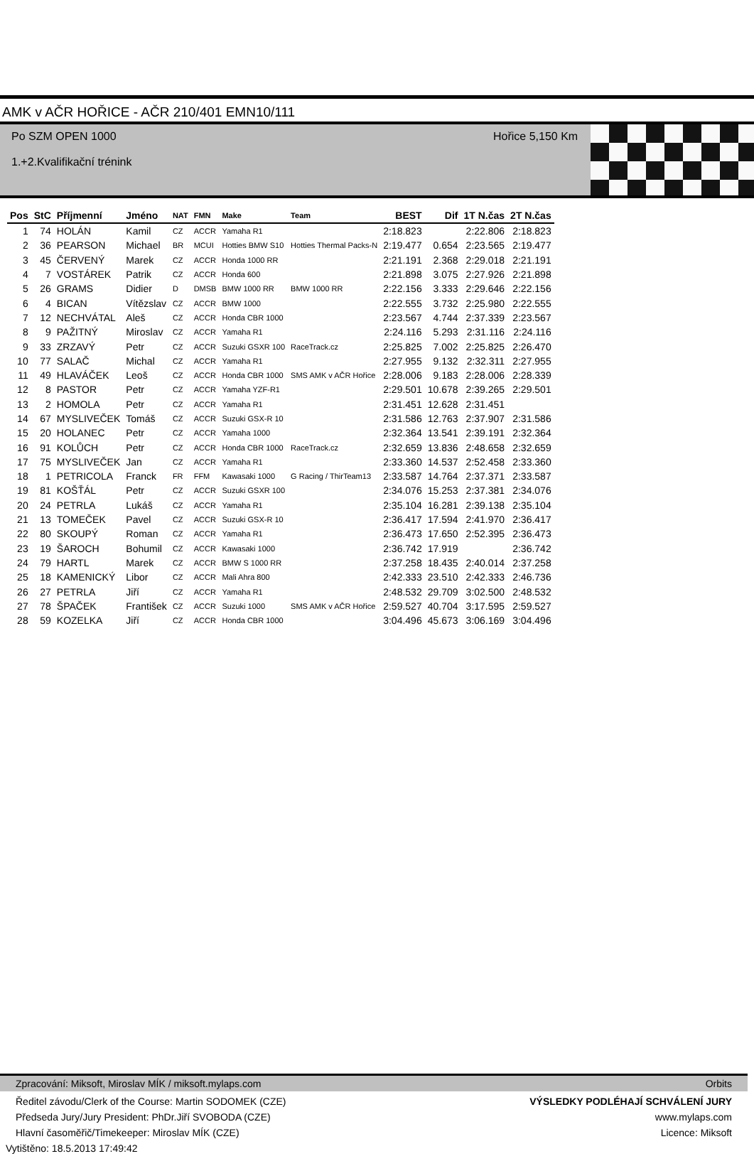AMK v AČR HOŘICE - AČR 210/401 EMN10/111
Po SZM OPEN 1000
1.+2.Kvalifikační trénink
Hořice 5,150 Km
| Pos | StC | Příjmenní | Jméno | NAT | FMN | Make | Team | BEST | Dif | 1T N.čas | 2T N.čas |
| --- | --- | --- | --- | --- | --- | --- | --- | --- | --- | --- | --- |
| 1 | 74 | HOLÁN | Kamil | CZ | ACCR | Yamaha R1 | | 2:18.823 | | 2:22.806 | 2:18.823 |
| 2 | 36 | PEARSON | Michael | BR | MCUI | Hotties BMW S10 | Hotties Thermal Packs-N | 2:19.477 | 0.654 | 2:23.565 | 2:19.477 |
| 3 | 45 | ČERVENÝ | Marek | CZ | ACCR | Honda 1000 RR | | 2:21.191 | 2.368 | 2:29.018 | 2:21.191 |
| 4 | 7 | VOSTÁREK | Patrik | CZ | ACCR | Honda 600 | | 2:21.898 | 3.075 | 2:27.926 | 2:21.898 |
| 5 | 26 | GRAMS | Didier | D | DMSB | BMW 1000 RR | BMW 1000 RR | 2:22.156 | 3.333 | 2:29.646 | 2:22.156 |
| 6 | 4 | BICAN | Vítězslav | CZ | ACCR | BMW 1000 | | 2:22.555 | 3.732 | 2:25.980 | 2:22.555 |
| 7 | 12 | NECHVÁTAL | Aleš | CZ | ACCR | Honda CBR 1000 | | 2:23.567 | 4.744 | 2:37.339 | 2:23.567 |
| 8 | 9 | PAŽITNÝ | Miroslav | CZ | ACCR | Yamaha R1 | | 2:24.116 | 5.293 | 2:31.116 | 2:24.116 |
| 9 | 33 | ZRZAVÝ | Petr | CZ | ACCR | Suzuki GSXR 100 | RaceTrack.cz | 2:25.825 | 7.002 | 2:25.825 | 2:26.470 |
| 10 | 77 | SALAČ | Michal | CZ | ACCR | Yamaha R1 | | 2:27.955 | 9.132 | 2:32.311 | 2:27.955 |
| 11 | 49 | HLAVÁČEK | Leoš | CZ | ACCR | Honda CBR 1000 | SMS AMK v AČR Hořice | 2:28.006 | 9.183 | 2:28.006 | 2:28.339 |
| 12 | 8 | PASTOR | Petr | CZ | ACCR | Yamaha YZF-R1 | | 2:29.501 | 10.678 | 2:39.265 | 2:29.501 |
| 13 | 2 | HOMOLA | Petr | CZ | ACCR | Yamaha R1 | | 2:31.451 | 12.628 | 2:31.451 | |
| 14 | 67 | MYSLIVEČEK | Tomáš | CZ | ACCR | Suzuki GSX-R 10 | | 2:31.586 | 12.763 | 2:37.907 | 2:31.586 |
| 15 | 20 | HOLANEC | Petr | CZ | ACCR | Yamaha 1000 | | 2:32.364 | 13.541 | 2:39.191 | 2:32.364 |
| 16 | 91 | KOLŮCH | Petr | CZ | ACCR | Honda CBR 1000 | RaceTrack.cz | 2:32.659 | 13.836 | 2:48.658 | 2:32.659 |
| 17 | 75 | MYSLIVEČEK | Jan | CZ | ACCR | Yamaha R1 | | 2:33.360 | 14.537 | 2:52.458 | 2:33.360 |
| 18 | 1 | PETRICOLA | Franck | FR | FFM | Kawasaki 1000 | G Racing / ThirTeam13 | 2:33.587 | 14.764 | 2:37.371 | 2:33.587 |
| 19 | 81 | KOŠŤÁL | Petr | CZ | ACCR | Suzuki GSXR 100 | | 2:34.076 | 15.253 | 2:37.381 | 2:34.076 |
| 20 | 24 | PETRLA | Lukáš | CZ | ACCR | Yamaha R1 | | 2:35.104 | 16.281 | 2:39.138 | 2:35.104 |
| 21 | 13 | TOMEČEK | Pavel | CZ | ACCR | Suzuki GSX-R 10 | | 2:36.417 | 17.594 | 2:41.970 | 2:36.417 |
| 22 | 80 | SKOUPÝ | Roman | CZ | ACCR | Yamaha R1 | | 2:36.473 | 17.650 | 2:52.395 | 2:36.473 |
| 23 | 19 | ŠAROCH | Bohumil | CZ | ACCR | Kawasaki 1000 | | 2:36.742 | 17.919 | | 2:36.742 |
| 24 | 79 | HARTL | Marek | CZ | ACCR | BMW S 1000 RR | | 2:37.258 | 18.435 | 2:40.014 | 2:37.258 |
| 25 | 18 | KAMENICKÝ | Libor | CZ | ACCR | Mali Ahra 800 | | 2:42.333 | 23.510 | 2:42.333 | 2:46.736 |
| 26 | 27 | PETRLA | Jiří | CZ | ACCR | Yamaha R1 | | 2:48.532 | 29.709 | 3:02.500 | 2:48.532 |
| 27 | 78 | ŠPAČEK | František | CZ | ACCR | Suzuki 1000 | SMS AMK v AČR Hořice | 2:59.527 | 40.704 | 3:17.595 | 2:59.527 |
| 28 | 59 | KOZELKA | Jiří | CZ | ACCR | Honda CBR 1000 | | 3:04.496 | 45.673 | 3:06.169 | 3:04.496 |
Zpracování: Miksoft, Miroslav MÍK / miksoft.mylaps.com Orbits
Ředitel závodu/Clerk of the Course: Martin SODOMEK (CZE) VÝSLEDKY PODLÉHAJÍ SCHVÁLENÍ JURY
Předseda Jury/Jury President: PhDr.Jiří SVOBODA (CZE) www.mylaps.com
Hlavní časoměřič/Timekeeper: Miroslav MÍK (CZE) Licence: Miksoft
Vytištěno: 18.5.2013 17:49:42